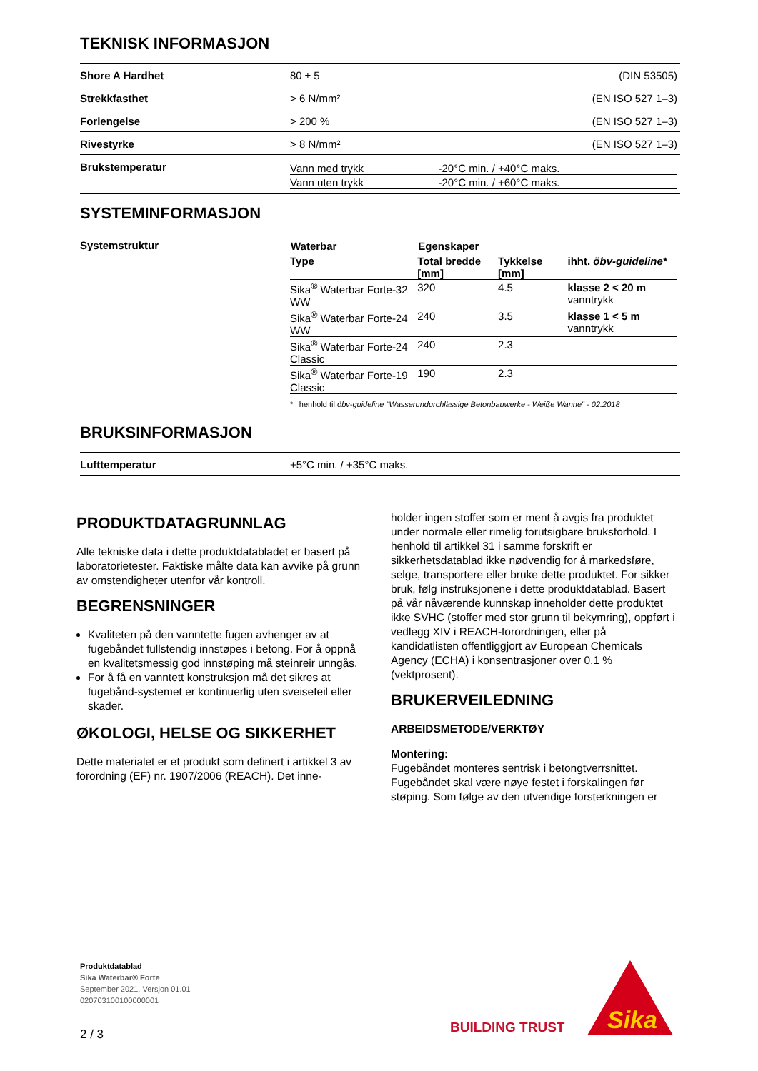TEKNISK INFORMASJON
| Shore A Hardhet | 80 ± 5 | (DIN 53505) |
| Strekkfasthet | > 6 N/mm² | (EN ISO 527 1–3) |
| Forlengelse | > 200 % | (EN ISO 527 1–3) |
| Rivestyrke | > 8 N/mm² | (EN ISO 527 1–3) |
| Brukstemperatur | / Vann med trykk / -20°C min. / +40°C maks. / / Vann uten trykk / -20°C min. / +60°C maks. / | |
SYSTEMINFORMASJON
| Systemstruktur | / Waterbar / Egenskaper / / / / --- / --- / --- / --- / / Type / Total bredde [mm] / Tykkelse [mm] / ihht. öbv-guideline* / / Sika<sup>®</sup> Waterbar Forte-32 WW / 320 / 4.5 / klasse 2 < 20 m vanntrykk / / Sika<sup>®</sup> Waterbar Forte-24 WW / 240 / 3.5 / klasse 1 < 5 m vanntrykk / / Sika<sup>®</sup> Waterbar Forte-24 Classic / 240 / 2.3 / / / Sika<sup>®</sup> Waterbar Forte-19 Classic / 190 / 2.3 / / * i henhold til öbv-guideline "Wasserundurchlässige Betonbauwerke - Weiße Wanne" - 02.2018 |
BRUKSINFORMASJON
| Lufttemperatur | +5°C min. / +35°C maks. |
PRODUKTDATAGRUNNLAG
Alle tekniske data i dette produktdatabladet er basert på laboratorietester. Faktiske målte data kan avvike på grunn av omstendigheter utenfor vår kontroll.
BEGRENSNINGER
Kvaliteten på den vanntette fugen avhenger av at fugebåndet fullstendig innstøpes i betong. For å oppnå en kvalitetsmessig god innstøping må steinreir unngås.
For å få en vanntett konstruksjon må det sikres at fugebånd-systemet er kontinuerlig uten sveisefeil eller skader.
ØKOLOGI, HELSE OG SIKKERHET
Dette materialet er et produkt som definert i artikkel 3 av forordning (EF) nr. 1907/2006 (REACH). Det inne-
holder ingen stoffer som er ment å avgis fra produktet under normale eller rimelig forutsigbare bruksforhold. I henhold til artikkel 31 i samme forskrift er sikkerhetsdatablad ikke nødvendig for å markedsføre, selge, transportere eller bruke dette produktet. For sikker bruk, følg instruksjonene i dette produktdatablad. Basert på vår nåværende kunnskap inneholder dette produktet ikke SVHC (stoffer med stor grunn til bekymring), oppført i vedlegg XIV i REACH-forordningen, eller på kandidatlisten offentliggjort av European Chemicals Agency (ECHA) i konsentrasjoner over 0,1 % (vektprosent).
BRUKERVEILEDNING
ARBEIDSMETODE/VERKTØY
Montering:
Fugebåndet monteres sentrisk i betongtverrsnittet. Fugebåndet skal være nøye festet i forskalingen før støping. Som følge av den utvendige forsterkningen er
Produktdatablad
Sika Waterbar® Forte
September 2021, Versjon 01.01
020703100100000001
2 / 3
BUILDING TRUST
Sika